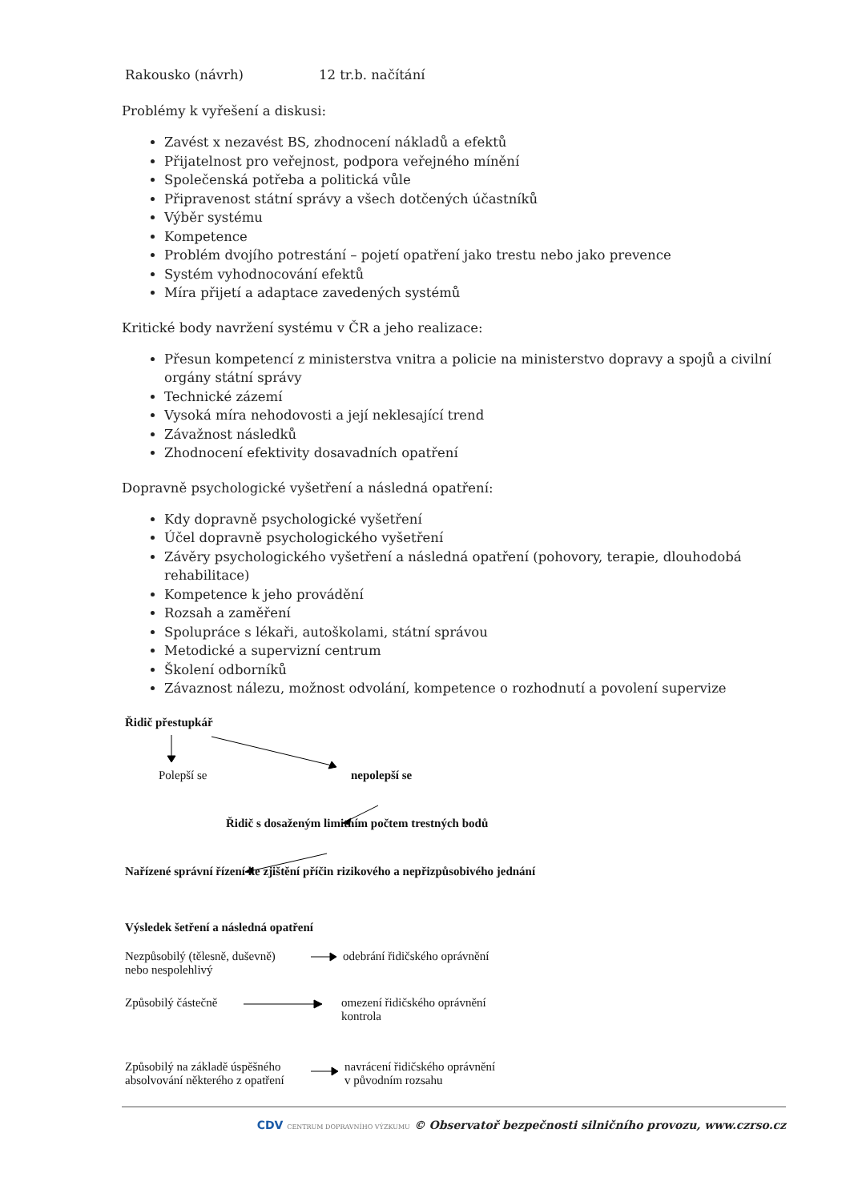Rakousko (návrh) 12 tr.b. načítání
Problémy k vyřešení a diskusi:
Zavést x nezavést BS, zhodnocení nákladů a efektů
Přijatelnost pro veřejnost, podpora veřejného mínění
Společenská potřeba a politická vůle
Připravenost státní správy a všech dotčených účastníků
Výběr systému
Kompetence
Problém dvojího potrestání – pojetí opatření jako trestu nebo jako prevence
Systém vyhodnocování efektů
Míra přijetí a adaptace zavedených systémů
Kritické body navržení systému v ČR a jeho realizace:
Přesun kompetencí z ministerstva vnitra a policie na ministerstvo dopravy a spojů a civilní orgány státní správy
Technické zázemí
Vysoká míra nehodovosti a její neklesající trend
Závažnost následků
Zhodnocení efektivity dosavadních opatření
Dopravně psychologické vyšetření a následná opatření:
Kdy dopravně psychologické vyšetření
Účel dopravně psychologického vyšetření
Závěry psychologického vyšetření a následná opatření (pohovory, terapie, dlouhodobá rehabilitace)
Kompetence k jeho provádění
Rozsah a zaměření
Spolupráce s lékaři, autoškolami, státní správou
Metodické a supervizní centrum
Školení odborníků
Závaznost nálezu, možnost odvolání, kompetence o rozhodnutí a povolení supervize
Řidič přestupkář
Polepší se nepolepší se
Řidič s dosaženým limitním počtem trestných bodů
Nařízené správní řízení ke zjištění příčin rizikového a nepřizpůsobivého jednání
Výsledek šetření a následná opatření
Nezpůsobilý (tělesně, duševně)
nebo nespolehlivý
odebrání řidičského oprávnění
Způsobilý částečně
omezení řidičského oprávnění
kontrola
Způsobilý na základě úspěšného
absolvování některého z opatření
navrácení řidičského oprávnění
v původním rozsahu
CDV CENTRUM DOPRAVNÍHO VÝZKUMU © Observatoř bezpečnosti silničního provozu, www.czrso.cz